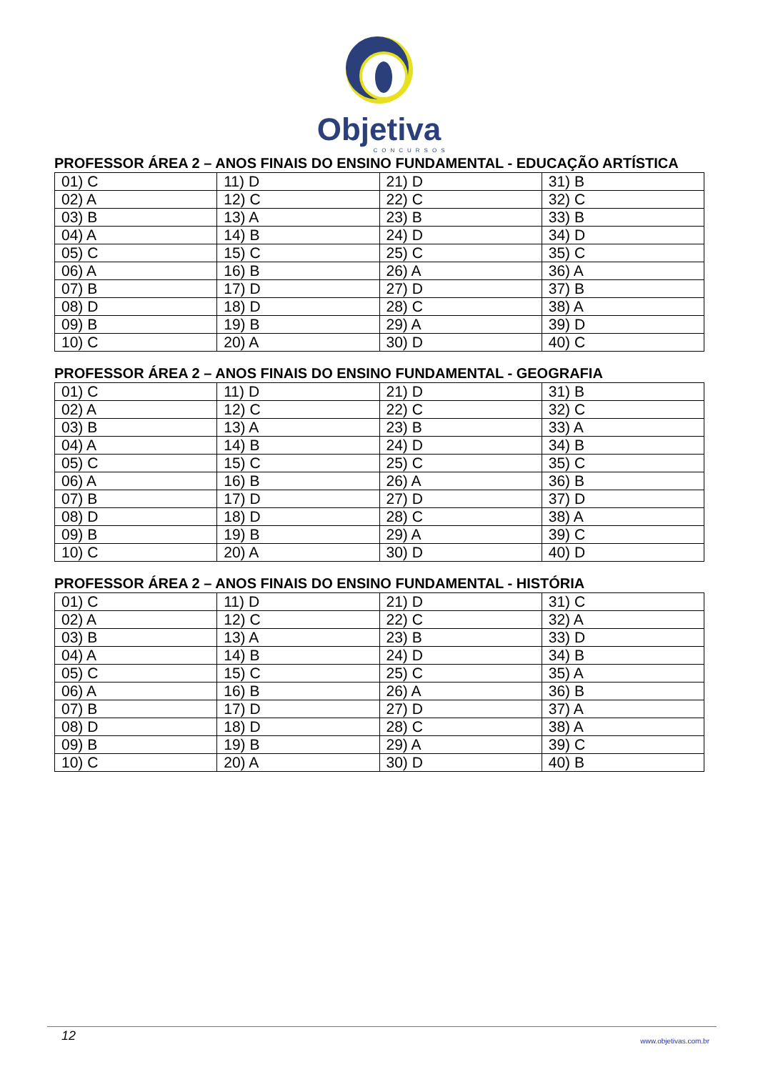Objetiva
CONCURSOS
PROFESSOR ÁREA 2 – ANOS FINAIS DO ENSINO FUNDAMENTAL - EDUCAÇÃO ARTÍSTICA
| 01) C | 11) D | 21) D | 31) B |
| 02) A | 12) C | 22) C | 32) C |
| 03) B | 13) A | 23) B | 33) B |
| 04) A | 14) B | 24) D | 34) D |
| 05) C | 15) C | 25) C | 35) C |
| 06) A | 16) B | 26) A | 36) A |
| 07) B | 17) D | 27) D | 37) B |
| 08) D | 18) D | 28) C | 38) A |
| 09) B | 19) B | 29) A | 39) D |
| 10) C | 20) A | 30) D | 40) C |
PROFESSOR ÁREA 2 – ANOS FINAIS DO ENSINO FUNDAMENTAL - GEOGRAFIA
| 01) C | 11) D | 21) D | 31) B |
| 02) A | 12) C | 22) C | 32) C |
| 03) B | 13) A | 23) B | 33) A |
| 04) A | 14) B | 24) D | 34) B |
| 05) C | 15) C | 25) C | 35) C |
| 06) A | 16) B | 26) A | 36) B |
| 07) B | 17) D | 27) D | 37) D |
| 08) D | 18) D | 28) C | 38) A |
| 09) B | 19) B | 29) A | 39) C |
| 10) C | 20) A | 30) D | 40) D |
PROFESSOR ÁREA 2 – ANOS FINAIS DO ENSINO FUNDAMENTAL - HISTÓRIA
| 01) C | 11) D | 21) D | 31) C |
| 02) A | 12) C | 22) C | 32) A |
| 03) B | 13) A | 23) B | 33) D |
| 04) A | 14) B | 24) D | 34) B |
| 05) C | 15) C | 25) C | 35) A |
| 06) A | 16) B | 26) A | 36) B |
| 07) B | 17) D | 27) D | 37) A |
| 08) D | 18) D | 28) C | 38) A |
| 09) B | 19) B | 29) A | 39) C |
| 10) C | 20) A | 30) D | 40) B |
12 www.objetivas.com.br